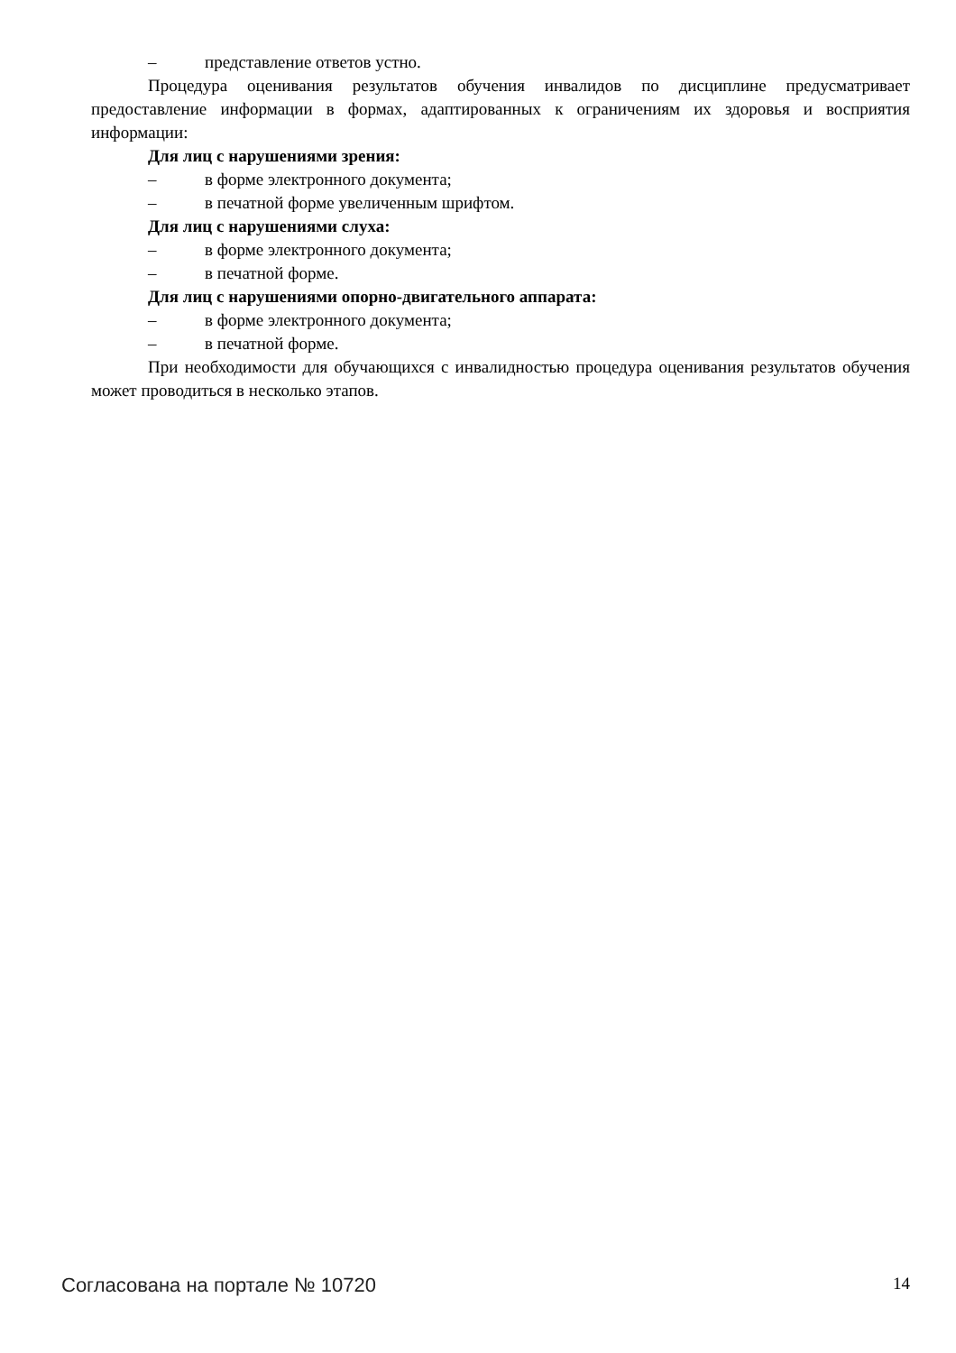– представление ответов устно.
Процедура оценивания результатов обучения инвалидов по дисциплине предусматривает предоставление информации в формах, адаптированных к ограничениям их здоровья и восприятия информации:
Для лиц с нарушениями зрения:
– в форме электронного документа;
– в печатной форме увеличенным шрифтом.
Для лиц с нарушениями слуха:
– в форме электронного документа;
– в печатной форме.
Для лиц с нарушениями опорно-двигательного аппарата:
– в форме электронного документа;
– в печатной форме.
При необходимости для обучающихся с инвалидностью процедура оценивания результатов обучения может проводиться в несколько этапов.
Согласована на портале № 10720 14